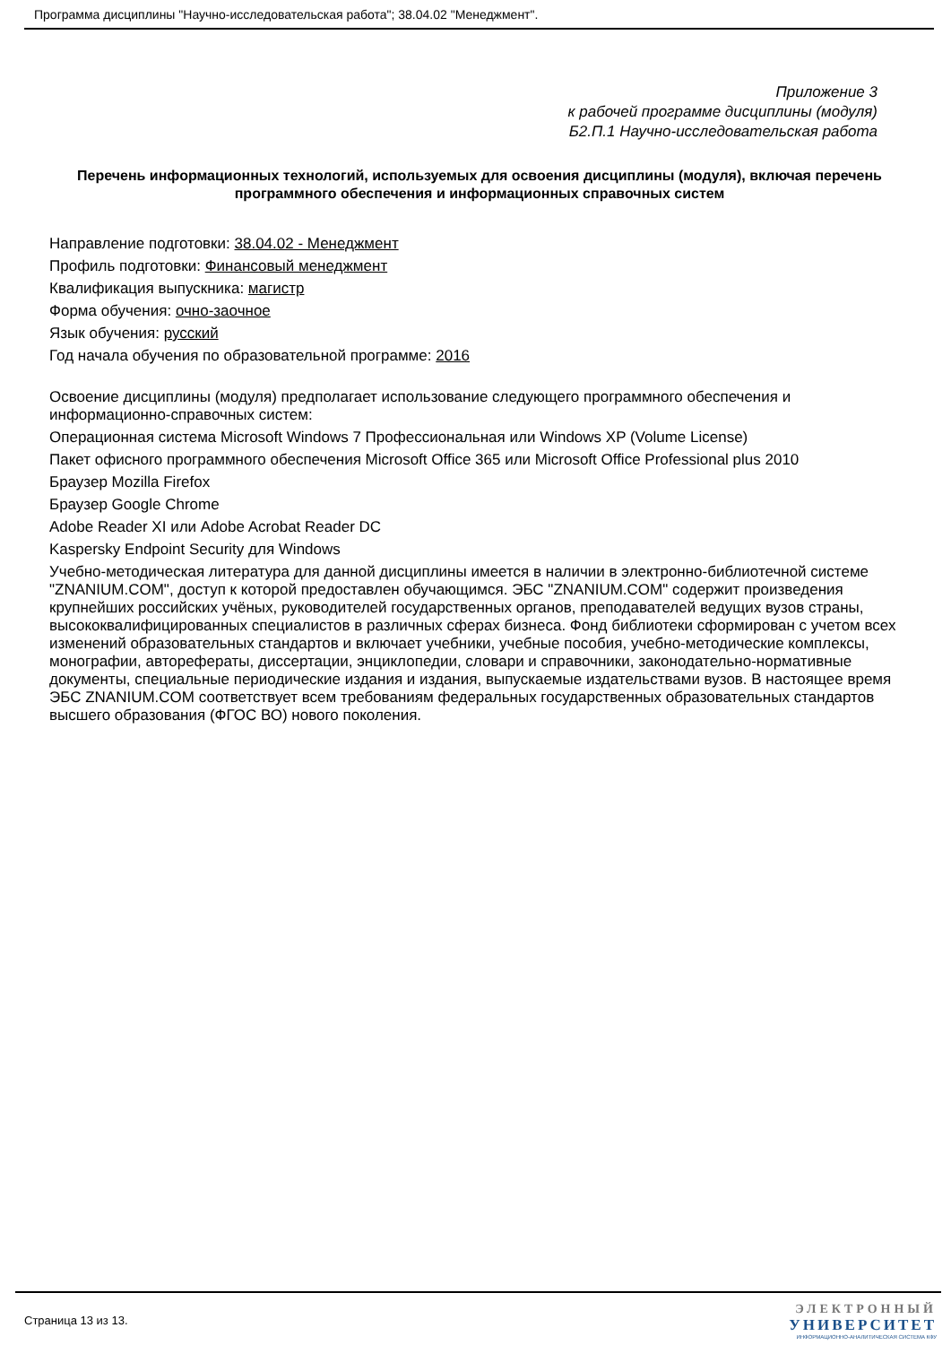Программа дисциплины "Научно-исследовательская работа"; 38.04.02 "Менеджмент".
Приложение 3
к рабочей программе дисциплины (модуля)
Б2.П.1 Научно-исследовательская работа
Перечень информационных технологий, используемых для освоения дисциплины (модуля), включая перечень программного обеспечения и информационных справочных систем
Направление подготовки: 38.04.02 - Менеджмент
Профиль подготовки: Финансовый менеджмент
Квалификация выпускника: магистр
Форма обучения: очно-заочное
Язык обучения: русский
Год начала обучения по образовательной программе: 2016
Освоение дисциплины (модуля) предполагает использование следующего программного обеспечения и информационно-справочных систем:
Операционная система Microsoft Windows 7 Профессиональная или Windows XP (Volume License)
Пакет офисного программного обеспечения Microsoft Office 365 или Microsoft Office Professional plus 2010
Браузер Mozilla Firefox
Браузер Google Chrome
Adobe Reader XI или Adobe Acrobat Reader DC
Kaspersky Endpoint Security для Windows
Учебно-методическая литература для данной дисциплины имеется в наличии в электронно-библиотечной системе "ZNANIUM.COM", доступ к которой предоставлен обучающимся. ЭБС "ZNANIUM.COM" содержит произведения крупнейших российских учёных, руководителей государственных органов, преподавателей ведущих вузов страны, высококвалифицированных специалистов в различных сферах бизнеса. Фонд библиотеки сформирован с учетом всех изменений образовательных стандартов и включает учебники, учебные пособия, учебно-методические комплексы, монографии, авторефераты, диссертации, энциклопедии, словари и справочники, законодательно-нормативные документы, специальные периодические издания и издания, выпускаемые издательствами вузов. В настоящее время ЭБС ZNANIUM.COM соответствует всем требованиям федеральных государственных образовательных стандартов высшего образования (ФГОС ВО) нового поколения.
Страница 13 из 13.
ЭЛЕКТРОННЫЙ
УНИВЕРСИТЕТ
ИНФОРМАЦИОННО-АНАЛИТИЧЕСКАЯ СИСТЕМА КФУ